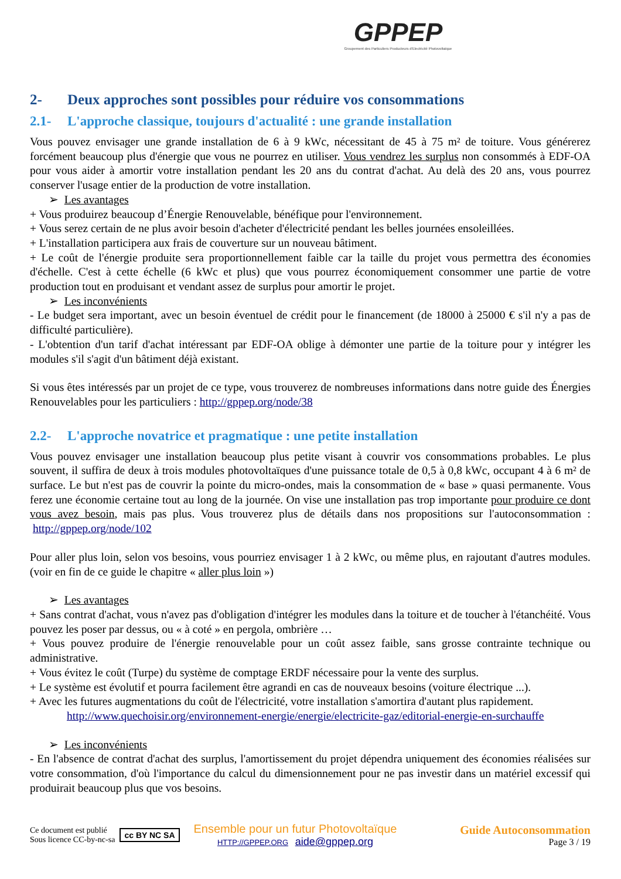GPPEP
Groupement des Particuliers Producteurs d'Electricité Photovoltaïque
2- Deux approches sont possibles pour réduire vos consommations
2.1- L'approche classique, toujours d'actualité : une grande installation
Vous pouvez envisager une grande installation de 6 à 9 kWc, nécessitant de 45 à 75 m² de toiture. Vous générerez forcément beaucoup plus d'énergie que vous ne pourrez en utiliser. Vous vendrez les surplus non consommés à EDF-OA pour vous aider à amortir votre installation pendant les 20 ans du contrat d'achat. Au delà des 20 ans, vous pourrez conserver l'usage entier de la production de votre installation.
➢ Les avantages
+ Vous produirez beaucoup d’Énergie Renouvelable, bénéfique pour l'environnement.
+ Vous serez certain de ne plus avoir besoin d'acheter d'électricité pendant les belles journées ensoleillées.
+ L'installation participera aux frais de couverture sur un nouveau bâtiment.
+ Le coût de l'énergie produite sera proportionnellement faible car la taille du projet vous permettra des économies d'échelle. C'est à cette échelle (6 kWc et plus) que vous pourrez économiquement consommer une partie de votre production tout en produisant et vendant assez de surplus pour amortir le projet.
➢ Les inconvénients
- Le budget sera important, avec un besoin éventuel de crédit pour le financement (de 18000 à 25000 € s'il n'y a pas de difficulté particulière).
- L'obtention d'un tarif d'achat intéressant par EDF-OA oblige à démonter une partie de la toiture pour y intégrer les modules s'il s'agit d'un bâtiment déjà existant.
Si vous êtes intéressés par un projet de ce type, vous trouverez de nombreuses informations dans notre guide des Énergies Renouvelables pour les particuliers : http://gppep.org/node/38
2.2- L'approche novatrice et pragmatique : une petite installation
Vous pouvez envisager une installation beaucoup plus petite visant à couvrir vos consommations probables. Le plus souvent, il suffira de deux à trois modules photovoltaïques d'une puissance totale de 0,5 à 0,8 kWc, occupant 4 à 6 m² de surface. Le but n'est pas de couvrir la pointe du micro-ondes, mais la consommation de « base » quasi permanente. Vous ferez une économie certaine tout au long de la journée. On vise une installation pas trop importante pour produire ce dont vous avez besoin, mais pas plus. Vous trouverez plus de détails dans nos propositions sur l'autoconsommation : http://gppep.org/node/102
Pour aller plus loin, selon vos besoins, vous pourriez envisager 1 à 2 kWc, ou même plus, en rajoutant d'autres modules. (voir en fin de ce guide le chapitre « aller plus loin »)
➢ Les avantages
+ Sans contrat d'achat, vous n'avez pas d'obligation d'intégrer les modules dans la toiture et de toucher à l'étanchéité. Vous pouvez les poser par dessus, ou « à coté » en pergola, ombrière …
+ Vous pouvez produire de l'énergie renouvelable pour un coût assez faible, sans grosse contrainte technique ou administrative.
+ Vous évitez le coût (Turpe) du système de comptage ERDF nécessaire pour la vente des surplus.
+ Le système est évolutif et pourra facilement être agrandi en cas de nouveaux besoins (voiture électrique ...).
+ Avec les futures augmentations du coût de l'électricité, votre installation s'amortira d'autant plus rapidement.
http://www.quechoisir.org/environnement-energie/energie/electricite-gaz/editorial-energie-en-surchauffe
➢ Les inconvénients
- En l'absence de contrat d'achat des surplus, l'amortissement du projet dépendra uniquement des économies réalisées sur votre consommation, d'où l'importance du calcul du dimensionnement pour ne pas investir dans un matériel excessif qui produirait beaucoup plus que vos besoins.
Ce document est publié
Sous licence CC-by-nc-sa
cc BY NC SA
Ensemble pour un futur Photovoltaïque
HTTP://GPPEP.ORG aide@gppep.org
Guide Autoconsommation
Page 3 / 19